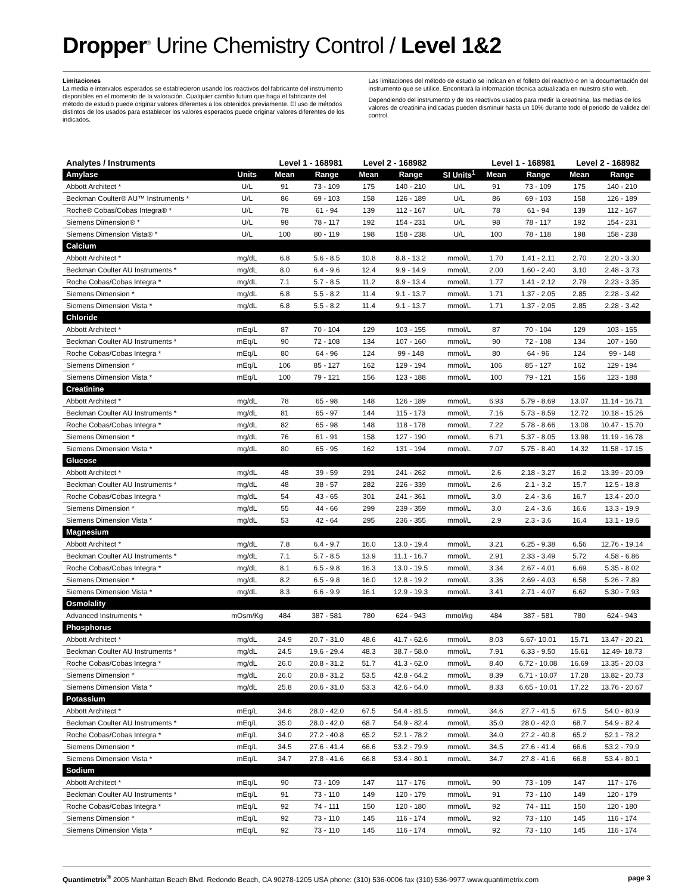Dropper<sup>®</sup> Urine Chemistry Control / Level 1&2
Limitaciones
La media e intervalos esperados se establecieron usando los reactivos del fabricante del instrumento disponibles en el momento de la valoración. Cualquier cambio futuro que haga el fabricante del método de estudio puede originar valores diferentes a los obtenidos previamente. El uso de métodos distintos de los usados para establecer los valores esperados puede originar valores diferentes de los indicados.
Las limitaciones del método de estudio se indican en el folleto del reactivo o en la documentación del instrumento que se utilice. Encontrará la información técnica actualizada en nuestro sitio web.
Dependiendo del instrumento y de los reactivos usados para medir la creatinina, las medias de los valores de creatinina indicadas pueden disminuir hasta un 10% durante todo el periodo de validez del control.
| Analytes / Instruments | | Level 1 - 168981 | | Level 2 - 168982 | | | Level 1 - 168981 | | Level 2 - 168982 | |
| --- | --- | --- | --- | --- | --- | --- | --- | --- | --- | --- |
| Amylase | Units | Mean | Range | Mean | Range | SI Units<sup>1</sup> | Mean | Range | Mean | Range |
| Abbott Architect * | U/L | 91 | 73 - 109 | 175 | 140 - 210 | U/L | 91 | 73 - 109 | 175 | 140 - 210 |
| Beckman Coulter® AU™ Instruments * | U/L | 86 | 69 - 103 | 158 | 126 - 189 | U/L | 86 | 69 - 103 | 158 | 126 - 189 |
| Roche® Cobas/Cobas Integra® * | U/L | 78 | 61 - 94 | 139 | 112 - 167 | U/L | 78 | 61 - 94 | 139 | 112 - 167 |
| Siemens Dimension® * | U/L | 98 | 78 - 117 | 192 | 154 - 231 | U/L | 98 | 78 - 117 | 192 | 154 - 231 |
| Siemens Dimension Vista® * | U/L | 100 | 80 - 119 | 198 | 158 - 238 | U/L | 100 | 78 - 118 | 198 | 158 - 238 |
| Calcium | | | | | | | | | | |
| Abbott Architect * | mg/dL | 6.8 | 5.6 - 8.5 | 10.8 | 8.8 - 13.2 | mmol/L | 1.70 | 1.41 - 2.11 | 2.70 | 2.20 - 3.30 |
| Beckman Coulter AU Instruments * | mg/dL | 8.0 | 6.4 - 9.6 | 12.4 | 9.9 - 14.9 | mmol/L | 2.00 | 1.60 - 2.40 | 3.10 | 2.48 - 3.73 |
| Roche Cobas/Cobas Integra * | mg/dL | 7.1 | 5.7 - 8.5 | 11.2 | 8.9 - 13.4 | mmol/L | 1.77 | 1.41 - 2.12 | 2.79 | 2.23 - 3.35 |
| Siemens Dimension * | mg/dL | 6.8 | 5.5 - 8.2 | 11.4 | 9.1 - 13.7 | mmol/L | 1.71 | 1.37 - 2.05 | 2.85 | 2.28 - 3.42 |
| Siemens Dimension Vista * | mg/dL | 6.8 | 5.5 - 8.2 | 11.4 | 9.1 - 13.7 | mmol/L | 1.71 | 1.37 - 2.05 | 2.85 | 2.28 - 3.42 |
| Chloride | | | | | | | | | | |
| Abbott Architect * | mEq/L | 87 | 70 - 104 | 129 | 103 - 155 | mmol/L | 87 | 70 - 104 | 129 | 103 - 155 |
| Beckman Coulter AU Instruments * | mEq/L | 90 | 72 - 108 | 134 | 107 - 160 | mmol/L | 90 | 72 - 108 | 134 | 107 - 160 |
| Roche Cobas/Cobas Integra * | mEq/L | 80 | 64 - 96 | 124 | 99 - 148 | mmol/L | 80 | 64 - 96 | 124 | 99 - 148 |
| Siemens Dimension * | mEq/L | 106 | 85 - 127 | 162 | 129 - 194 | mmol/L | 106 | 85 - 127 | 162 | 129 - 194 |
| Siemens Dimension Vista * | mEq/L | 100 | 79 - 121 | 156 | 123 - 188 | mmol/L | 100 | 79 - 121 | 156 | 123 - 188 |
| Creatinine | | | | | | | | | | |
| Abbott Architect * | mg/dL | 78 | 65 - 98 | 148 | 126 - 189 | mmol/L | 6.93 | 5.79 - 8.69 | 13.07 | 11.14 - 16.71 |
| Beckman Coulter AU Instruments * | mg/dL | 81 | 65 - 97 | 144 | 115 - 173 | mmol/L | 7.16 | 5.73 - 8.59 | 12.72 | 10.18 - 15.26 |
| Roche Cobas/Cobas Integra * | mg/dL | 82 | 65 - 98 | 148 | 118 - 178 | mmol/L | 7.22 | 5.78 - 8.66 | 13.08 | 10.47 - 15.70 |
| Siemens Dimension * | mg/dL | 76 | 61 - 91 | 158 | 127 - 190 | mmol/L | 6.71 | 5.37 - 8.05 | 13.98 | 11.19 - 16.78 |
| Siemens Dimension Vista * | mg/dL | 80 | 65 - 95 | 162 | 131 - 194 | mmol/L | 7.07 | 5.75 - 8.40 | 14.32 | 11.58 - 17.15 |
| Glucose | | | | | | | | | | |
| Abbott Architect * | mg/dL | 48 | 39 - 59 | 291 | 241 - 262 | mmol/L | 2.6 | 2.18 - 3.27 | 16.2 | 13.39 - 20.09 |
| Beckman Coulter AU Instruments * | mg/dL | 48 | 38 - 57 | 282 | 226 - 339 | mmol/L | 2.6 | 2.1 - 3.2 | 15.7 | 12.5 - 18.8 |
| Roche Cobas/Cobas Integra * | mg/dL | 54 | 43 - 65 | 301 | 241 - 361 | mmol/L | 3.0 | 2.4 - 3.6 | 16.7 | 13.4 - 20.0 |
| Siemens Dimension * | mg/dL | 55 | 44 - 66 | 299 | 239 - 359 | mmol/L | 3.0 | 2.4 - 3.6 | 16.6 | 13.3 - 19.9 |
| Siemens Dimension Vista * | mg/dL | 53 | 42 - 64 | 295 | 236 - 355 | mmol/L | 2.9 | 2.3 - 3.6 | 16.4 | 13.1 - 19.6 |
| Magnesium | | | | | | | | | | |
| Abbott Architect * | mg/dL | 7.8 | 6.4 - 9.7 | 16.0 | 13.0 - 19.4 | mmol/L | 3.21 | 6.25 - 9.38 | 6.56 | 12.76 - 19.14 |
| Beckman Coulter AU Instruments * | mg/dL | 7.1 | 5.7 - 8.5 | 13.9 | 11.1 - 16.7 | mmol/L | 2.91 | 2.33 - 3.49 | 5.72 | 4.58 - 6.86 |
| Roche Cobas/Cobas Integra * | mg/dL | 8.1 | 6.5 - 9.8 | 16.3 | 13.0 - 19.5 | mmol/L | 3.34 | 2.67 - 4.01 | 6.69 | 5.35 - 8.02 |
| Siemens Dimension * | mg/dL | 8.2 | 6.5 - 9.8 | 16.0 | 12.8 - 19.2 | mmol/L | 3.36 | 2.69 - 4.03 | 6.58 | 5.26 - 7.89 |
| Siemens Dimension Vista * | mg/dL | 8.3 | 6.6 - 9.9 | 16.1 | 12.9 - 19.3 | mmol/L | 3.41 | 2.71 - 4.07 | 6.62 | 5.30 - 7.93 |
| Osmolality | | | | | | | | | | |
| Advanced Instruments * | mOsm/Kg | 484 | 387 - 581 | 780 | 624 - 943 | mmol/kg | 484 | 387 - 581 | 780 | 624 - 943 |
| Phosphorus | | | | | | | | | | |
| Abbott Architect * | mg/dL | 24.9 | 20.7 - 31.0 | 48.6 | 41.7 - 62.6 | mmol/L | 8.03 | 6.67- 10.01 | 15.71 | 13.47 - 20.21 |
| Beckman Coulter AU Instruments * | mg/dL | 24.5 | 19.6 - 29.4 | 48.3 | 38.7 - 58.0 | mmol/L | 7.91 | 6.33 - 9.50 | 15.61 | 12.49- 18.73 |
| Roche Cobas/Cobas Integra * | mg/dL | 26.0 | 20.8 - 31.2 | 51.7 | 41.3 - 62.0 | mmol/L | 8.40 | 6.72 - 10.08 | 16.69 | 13.35 - 20.03 |
| Siemens Dimension * | mg/dL | 26.0 | 20.8 - 31.2 | 53.5 | 42.8 - 64.2 | mmol/L | 8.39 | 6.71 - 10.07 | 17.28 | 13.82 - 20.73 |
| Siemens Dimension Vista * | mg/dL | 25.8 | 20.6 - 31.0 | 53.3 | 42.6 - 64.0 | mmol/L | 8.33 | 6.65 - 10.01 | 17.22 | 13.76 - 20.67 |
| Potassium | | | | | | | | | | |
| Abbott Architect * | mEq/L | 34.6 | 28.0 - 42.0 | 67.5 | 54.4 - 81.5 | mmol/L | 34.6 | 27.7 - 41.5 | 67.5 | 54.0 - 80.9 |
| Beckman Coulter AU Instruments * | mEq/L | 35.0 | 28.0 - 42.0 | 68.7 | 54.9 - 82.4 | mmol/L | 35.0 | 28.0 - 42.0 | 68.7 | 54.9 - 82.4 |
| Roche Cobas/Cobas Integra * | mEq/L | 34.0 | 27.2 - 40.8 | 65.2 | 52.1 - 78.2 | mmol/L | 34.0 | 27.2 - 40.8 | 65.2 | 52.1 - 78.2 |
| Siemens Dimension * | mEq/L | 34.5 | 27.6 - 41.4 | 66.6 | 53.2 - 79.9 | mmol/L | 34.5 | 27.6 - 41.4 | 66.6 | 53.2 - 79.9 |
| Siemens Dimension Vista * | mEq/L | 34.7 | 27.8 - 41.6 | 66.8 | 53.4 - 80.1 | mmol/L | 34.7 | 27.8 - 41.6 | 66.8 | 53.4 - 80.1 |
| Sodium | | | | | | | | | | |
| Abbott Architect * | mEq/L | 90 | 73 - 109 | 147 | 117 - 176 | mmol/L | 90 | 73 - 109 | 147 | 117 - 176 |
| Beckman Coulter AU Instruments * | mEq/L | 91 | 73 - 110 | 149 | 120 - 179 | mmol/L | 91 | 73 - 110 | 149 | 120 - 179 |
| Roche Cobas/Cobas Integra * | mEq/L | 92 | 74 - 111 | 150 | 120 - 180 | mmol/L | 92 | 74 - 111 | 150 | 120 - 180 |
| Siemens Dimension * | mEq/L | 92 | 73 - 110 | 145 | 116 - 174 | mmol/L | 92 | 73 - 110 | 145 | 116 - 174 |
| Siemens Dimension Vista * | mEq/L | 92 | 73 - 110 | 145 | 116 - 174 | mmol/L | 92 | 73 - 110 | 145 | 116 - 174 |
Quantimetrix<sup>®</sup> 2005 Manhattan Beach Blvd. Redondo Beach, CA 90278-1205 USA phone: (310) 536-0006 fax (310) 536-9977 www.quantimetrix.com page 3